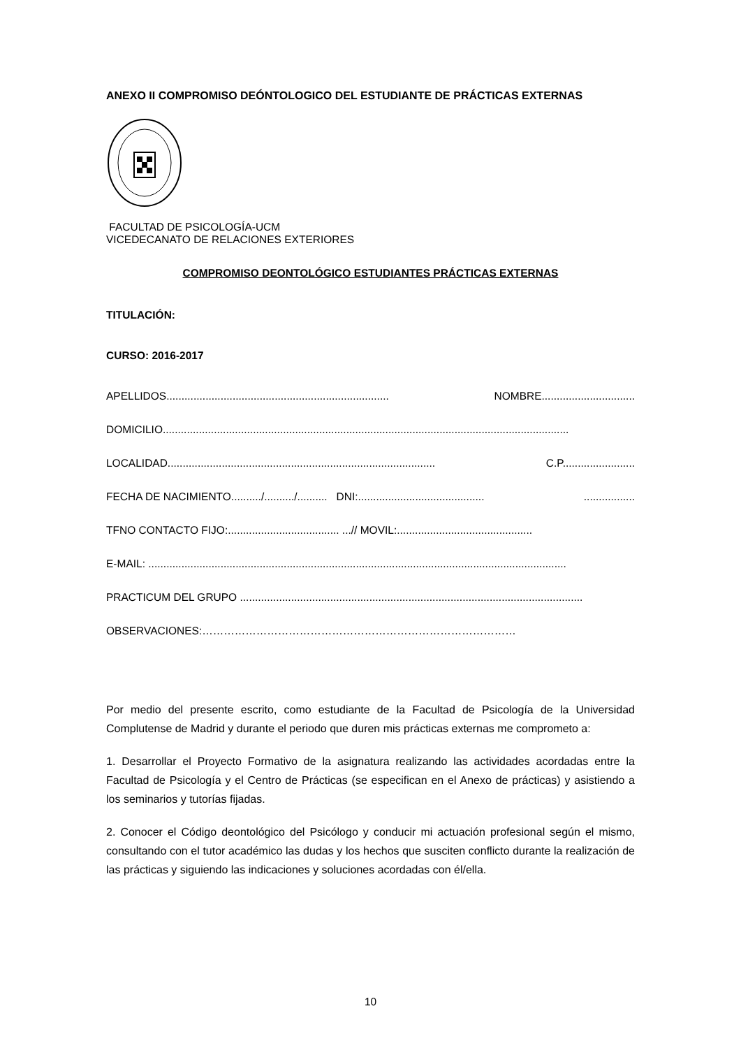ANEXO II COMPROMISO DEÓNTOLOGICO DEL ESTUDIANTE DE PRÁCTICAS EXTERNAS
FACULTAD DE PSICOLOGÍA-UCM
VICEDECANATO DE RELACIONES EXTERIORES
COMPROMISO DEONTOLÓGICO ESTUDIANTES PRÁCTICAS EXTERNAS
TITULACIÓN:
CURSO: 2016-2017
APELLIDOS.......................................................................... NOMBRE...............................
DOMICILIO.......................................................................................................................................
LOCALIDAD......................................................................................... C.P........................
FECHA DE NACIMIENTO........../........../.......... DNI:...........................................................
TFNO CONTACTO FIJO:..................................... ...// MOVIL:.............................................
E-MAIL: ...........................................................................................................................................
PRACTICUM DEL GRUPO ..................................................................................................................
OBSERVACIONES:……………………………………………………………………………
Por medio del presente escrito, como estudiante de la Facultad de Psicología de la Universidad Complutense de Madrid y durante el periodo que duren mis prácticas externas me comprometo a:
1. Desarrollar el Proyecto Formativo de la asignatura realizando las actividades acordadas entre la Facultad de Psicología y el Centro de Prácticas (se especifican en el Anexo de prácticas) y asistiendo a los seminarios y tutorías fijadas.
2. Conocer el Código deontológico del Psicólogo y conducir mi actuación profesional según el mismo, consultando con el tutor académico las dudas y los hechos que susciten conflicto durante la realización de las prácticas y siguiendo las indicaciones y soluciones acordadas con él/ella.
10